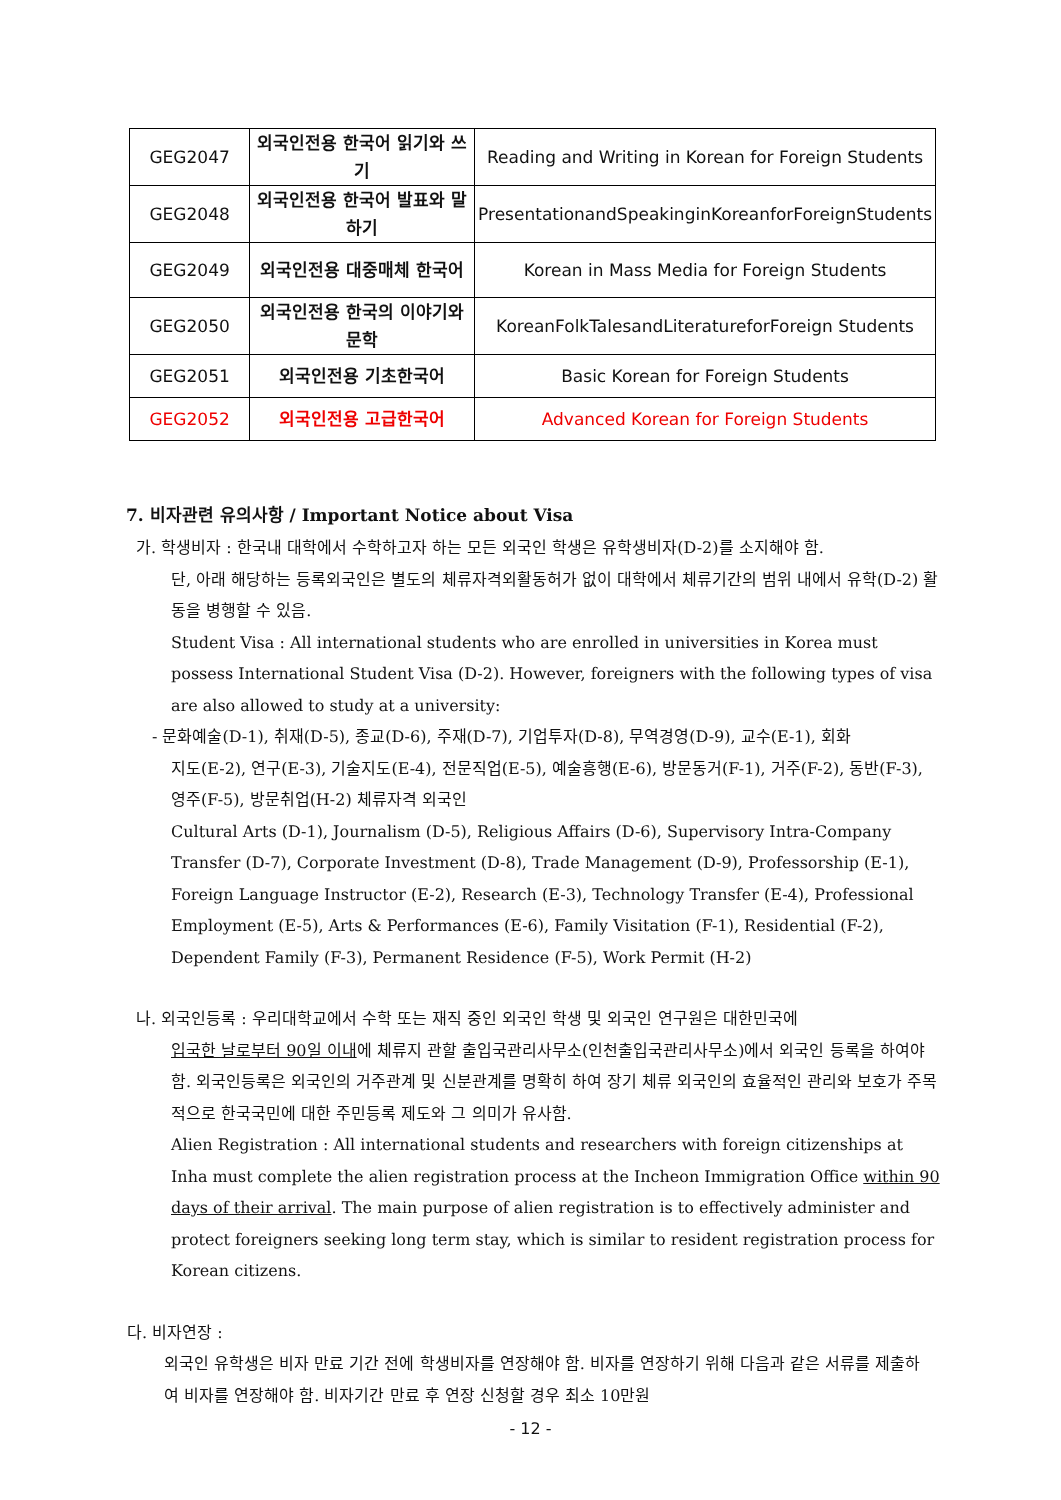| GEG2047 | 외국인전용 한국어 읽기와 쓰기 | Reading and Writing in Korean for Foreign Students |
| GEG2048 | 외국인전용 한국어 발표와 말하기 | PresentationandSpeakinginKoreanforForeignStudents |
| GEG2049 | 외국인전용 대중매체 한국어 | Korean in Mass Media for Foreign Students |
| GEG2050 | 외국인전용 한국의 이야기와 문학 | KoreanFolkTalesandLiteratureforForeign Students |
| GEG2051 | 외국인전용 기초한국어 | Basic Korean for Foreign Students |
| GEG2052 | 외국인전용 고급한국어 | Advanced Korean for Foreign Students |
7. 비자관련 유의사항 / Important Notice about Visa
가. 학생비자 : 한국내 대학에서 수학하고자 하는 모든 외국인 학생은 유학생비자(D-2)를 소지해야 함.
단, 아래 해당하는 등록외국인은 별도의 체류자격외활동허가 없이 대학에서 체류기간의 범위 내에서 유학(D-2) 활동을 병행할 수 있음.
Student Visa : All international students who are enrolled in universities in Korea must possess International Student Visa (D-2). However, foreigners with the following types of visa are also allowed to study at a university:
- 문화예술(D-1), 취재(D-5), 종교(D-6), 주재(D-7), 기업투자(D-8), 무역경영(D-9), 교수(E-1), 회화
지도(E-2), 연구(E-3), 기술지도(E-4), 전문직업(E-5), 예술흥행(E-6), 방문동거(F-1), 거주(F-2), 동반(F-3), 영주(F-5), 방문취업(H-2) 체류자격 외국인
Cultural Arts (D-1), Journalism (D-5), Religious Affairs (D-6), Supervisory Intra-Company Transfer (D-7), Corporate Investment (D-8), Trade Management (D-9), Professorship (E-1), Foreign Language Instructor (E-2), Research (E-3), Technology Transfer (E-4), Professional Employment (E-5), Arts & Performances (E-6), Family Visitation (F-1), Residential (F-2), Dependent Family (F-3), Permanent Residence (F-5), Work Permit (H-2)
나. 외국인등록 : 우리대학교에서 수학 또는 재직 중인 외국인 학생 및 외국인 연구원은 대한민국에
입국한 날로부터 90일 이내에 체류지 관할 출입국관리사무소(인천출입국관리사무소)에서 외국인 등록을 하여야 함. 외국인등록은 외국인의 거주관계 및 신분관계를 명확히 하여 장기 체류 외국인의 효율적인 관리와 보호가 주목적으로 한국국민에 대한 주민등록 제도와 그 의미가 유사함.
Alien Registration : All international students and researchers with foreign citizenships at Inha must complete the alien registration process at the Incheon Immigration Office within 90 days of their arrival. The main purpose of alien registration is to effectively administer and protect foreigners seeking long term stay, which is similar to resident registration process for Korean citizens.
다. 비자연장 :
외국인 유학생은 비자 만료 기간 전에 학생비자를 연장해야 함. 비자를 연장하기 위해 다음과 같은 서류를 제출하여 비자를 연장해야 함. 비자기간 만료 후 연장 신청할 경우 최소 10만원
- 12 -